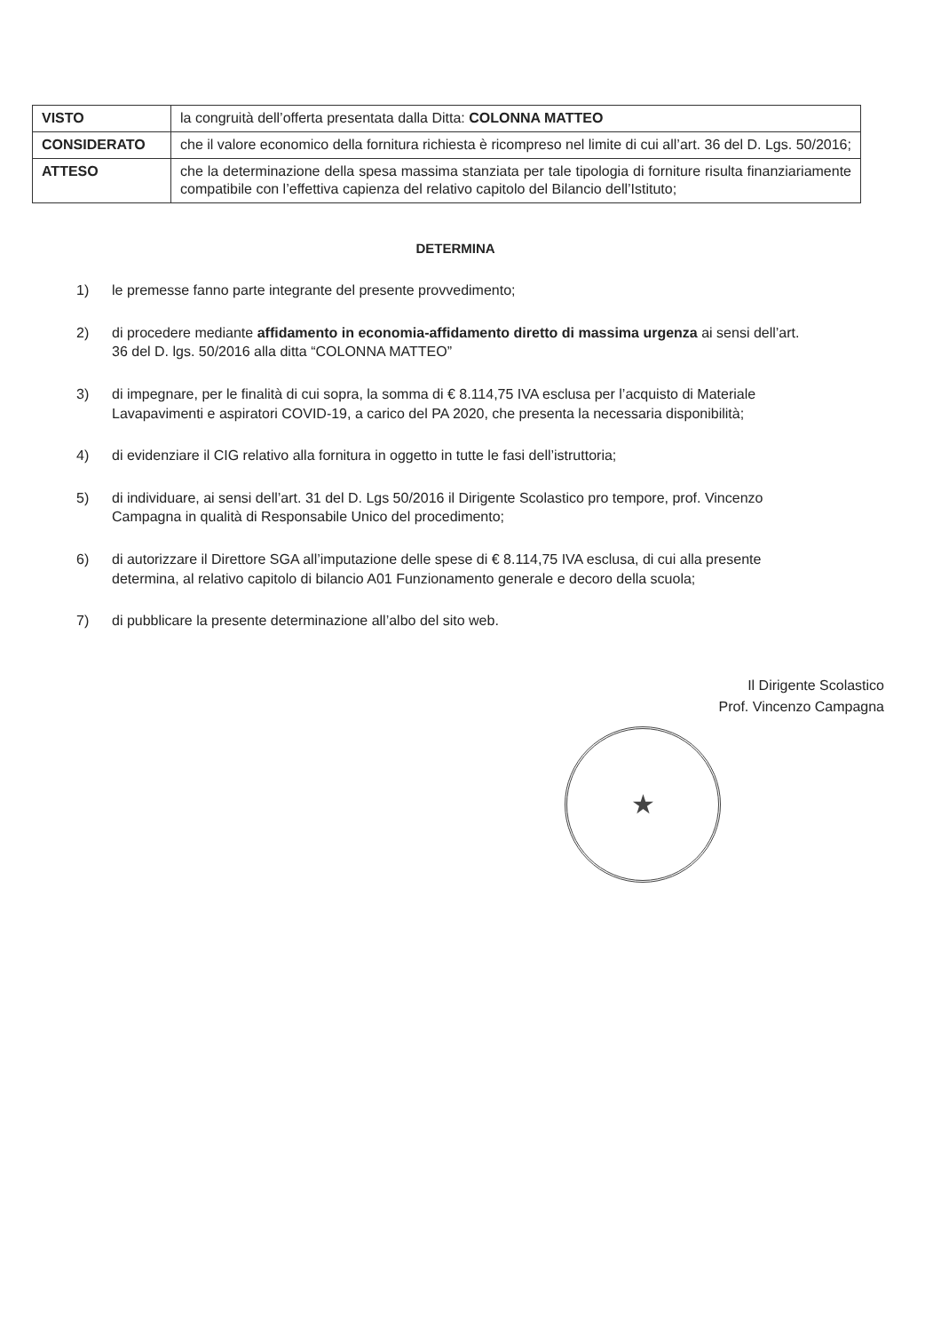| VISTO | la congruità dell’offerta presentata dalla Ditta: COLONNA MATTEO |
| CONSIDERATO | che il valore economico della fornitura richiesta è ricompreso nel limite di cui all’art. 36 del D. Lgs. 50/2016; |
| ATTESO | che la determinazione della spesa massima stanziata per tale tipologia di forniture risulta finanziariamente compatibile con l’effettiva capienza del relativo capitolo del Bilancio dell’Istituto; |
DETERMINA
1) le premesse fanno parte integrante del presente provvedimento;
2) di procedere mediante affidamento in economia-affidamento diretto di massima urgenza ai sensi dell’art. 36 del D. lgs. 50/2016 alla ditta “COLONNA MATTEO”
3) di impegnare, per le finalità di cui sopra, la somma di € 8.114,75 IVA esclusa per l’acquisto di Materiale Lavapavimenti e aspiratori COVID-19, a carico del PA 2020, che presenta la necessaria disponibilità;
4) di evidenziare il CIG relativo alla fornitura in oggetto in tutte le fasi dell’istruttoria;
5) di individuare, ai sensi dell’art. 31 del D. Lgs 50/2016 il Dirigente Scolastico pro tempore, prof. Vincenzo Campagna in qualità di Responsabile Unico del procedimento;
6) di autorizzare il Direttore SGA all’imputazione delle spese di € 8.114,75 IVA esclusa, di cui alla presente determina, al relativo capitolo di bilancio A01 Funzionamento generale e decoro della scuola;
7) di pubblicare la presente determinazione all’albo del sito web.
Il Dirigente Scolastico
Prof. Vincenzo Campagna
★